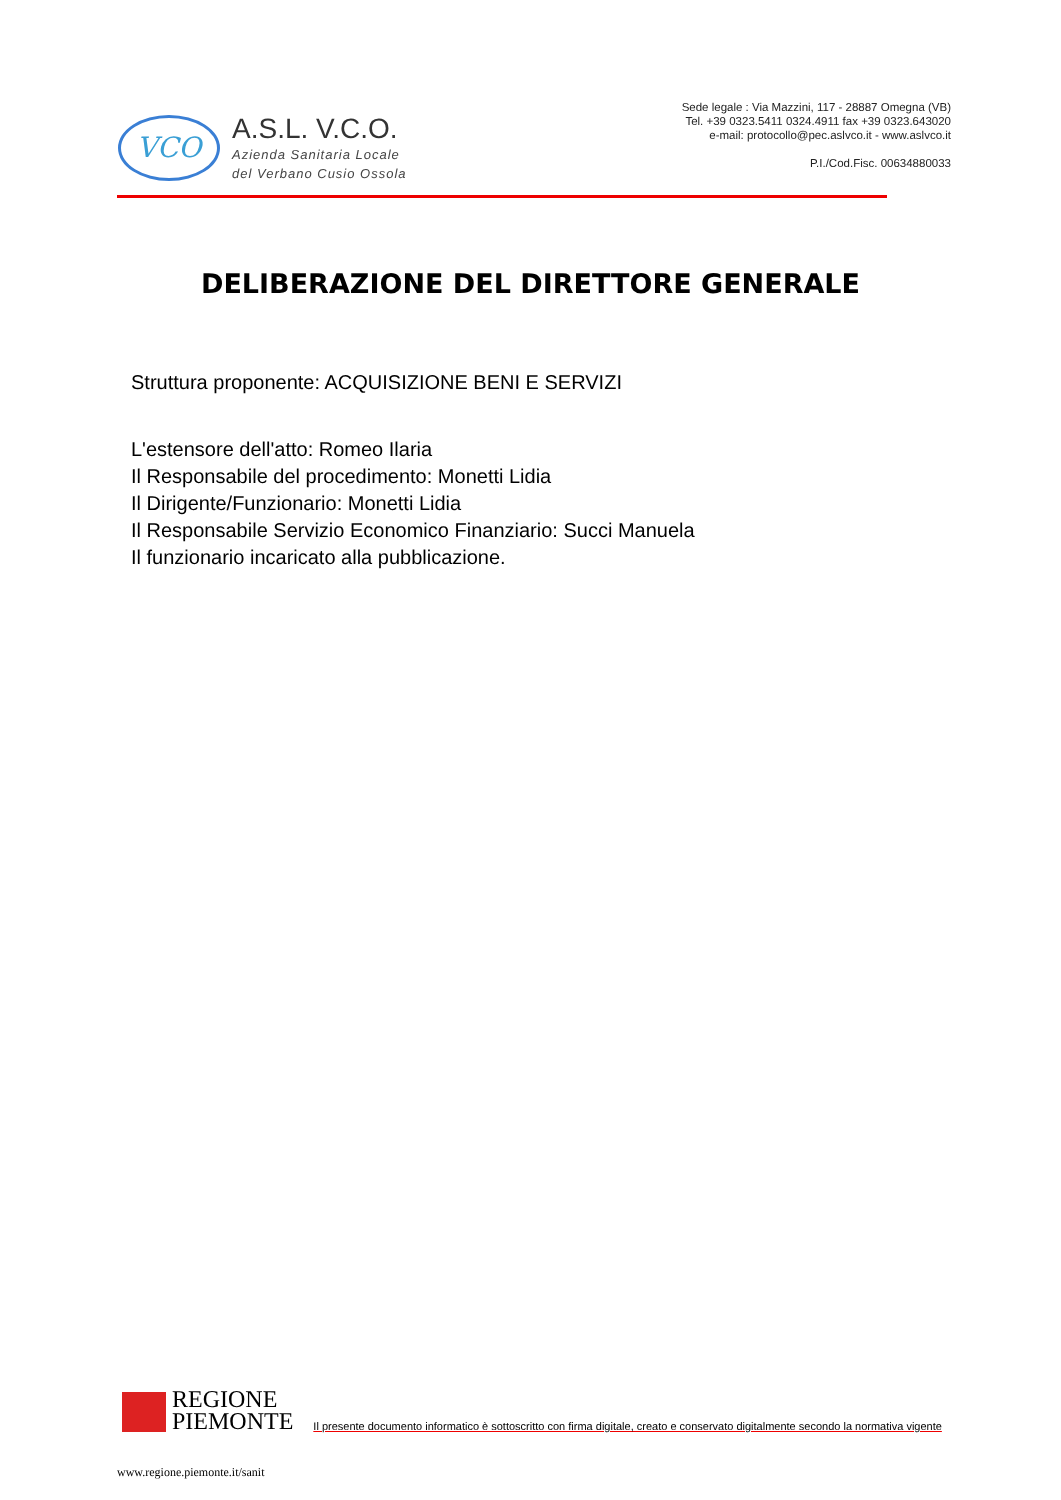VCO
A.S.L. V.C.O.
Azienda Sanitaria Locale
del Verbano Cusio Ossola
Sede legale : Via Mazzini, 117 - 28887 Omegna (VB)
Tel. +39 0323.5411 0324.4911 fax +39 0323.643020
e-mail: protocollo@pec.aslvco.it - www.aslvco.it
P.I./Cod.Fisc. 00634880033
DELIBERAZIONE DEL DIRETTORE GENERALE
Struttura proponente: ACQUISIZIONE BENI E SERVIZI
L'estensore dell'atto: Romeo Ilaria
Il Responsabile del procedimento: Monetti Lidia
Il Dirigente/Funzionario: Monetti Lidia
Il Responsabile Servizio Economico Finanziario: Succi Manuela
Il funzionario incaricato alla pubblicazione.
REGIONE
PIEMONTE
Il presente documento informatico è sottoscritto con firma digitale, creato e conservato digitalmente secondo la normativa vigente
www.regione.piemonte.it/sanit